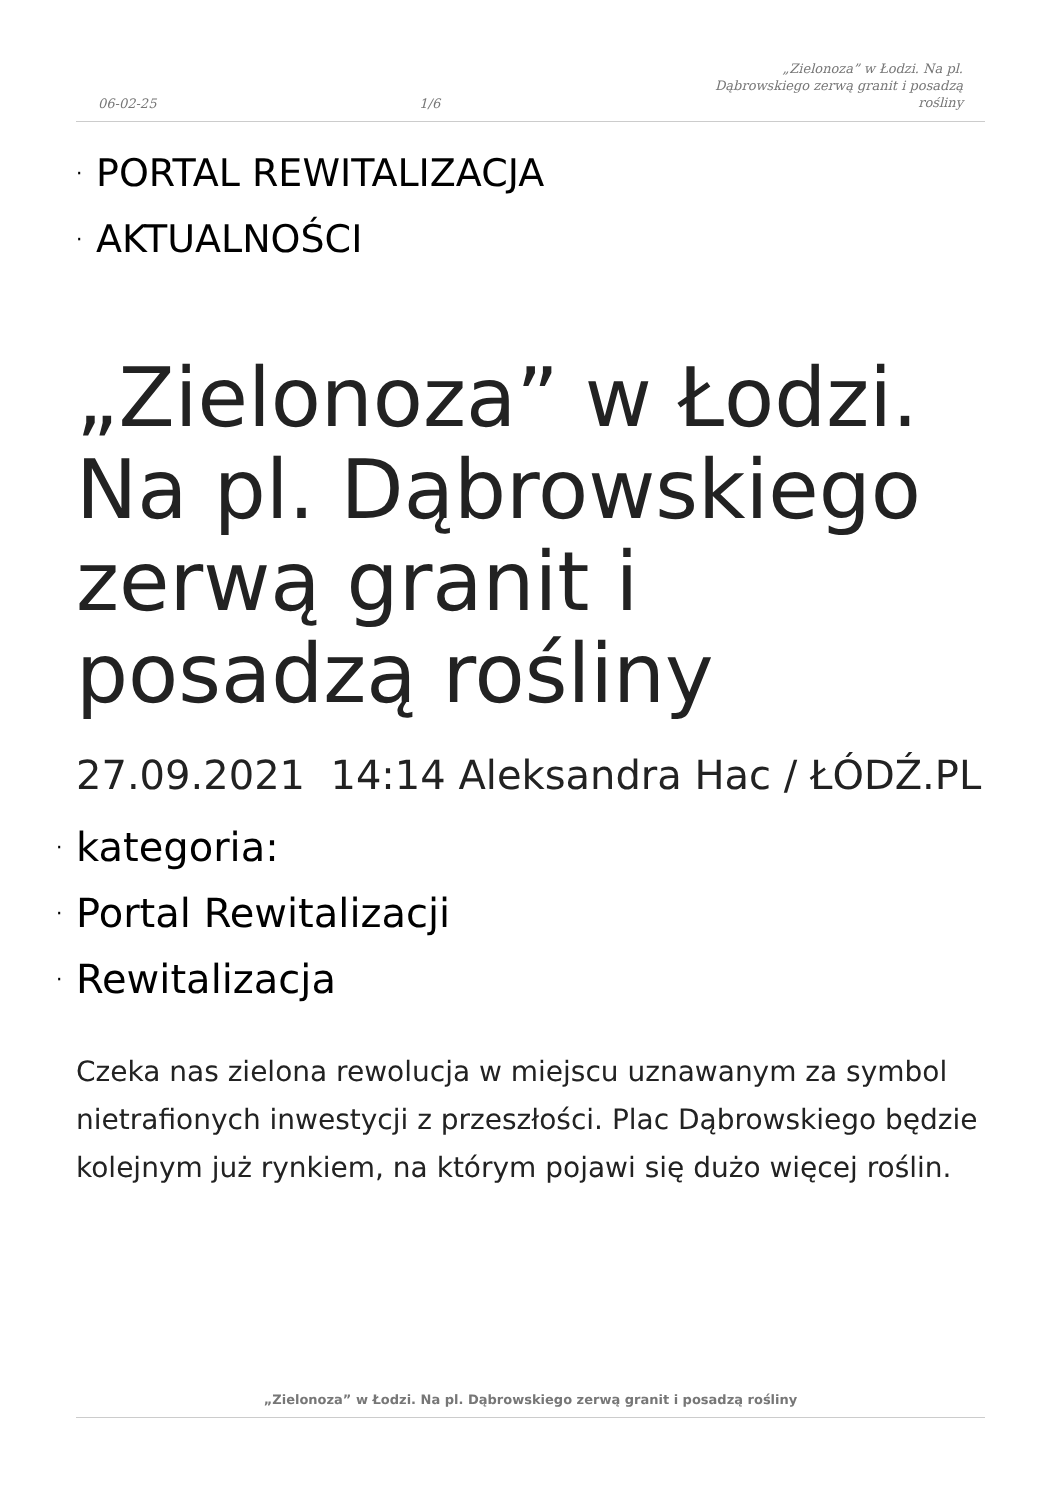06-02-25 1/6 „Zielonoza” w Łodzi. Na pl. Dąbrowskiego zerwą granit i posadzą rośliny
· PORTAL REWITALIZACJA
· AKTUALNOŚCI
„Zielonoza” w Łodzi. Na pl. Dąbrowskiego zerwą granit i posadzą rośliny
27.09.2021 14:14 Aleksandra Hac / ŁÓDŹ.PL
· kategoria:
· Portal Rewitalizacji
· Rewitalizacja
Czeka nas zielona rewolucja w miejscu uznawanym za symbol nietrafionych inwestycji z przeszłości. Plac Dąbrowskiego będzie kolejnym już rynkiem, na którym pojawi się dużo więcej roślin.
„Zielonoza” w Łodzi. Na pl. Dąbrowskiego zerwą granit i posadzą rośliny